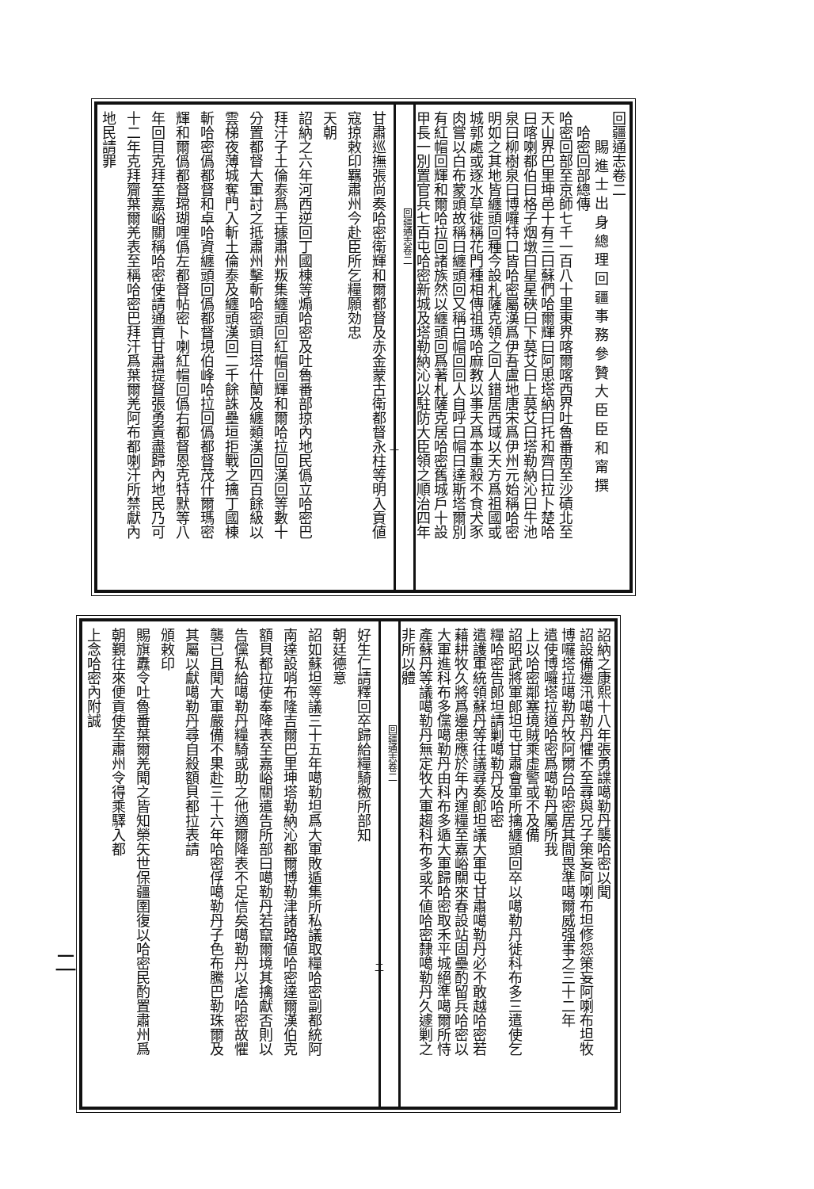回疆通志卷二
賜 進 士 出 身 總 理 回 疆 事 務 參 贊 大 臣 臣 和 甯 撰
哈密回部總傳
哈密回部至京師七千一百八十里東界喀爾喀西界吐魯番南至沙磧北至
天山界巴里坤邑十有三曰蘇們哈爾輝曰阿思塔納曰托和齊曰拉卜楚哈
曰喀喇都伯曰格子烟墩曰星星硤曰下莫艾曰上莫艾曰塔勒納沁曰牛池
泉曰柳樹泉曰博囉特口皆哈密屬漢爲伊吾盧地唐宋爲伊州元始稱哈密
明如之其地皆纏頭回種今設札薩克領之回人錯居西域以天方爲祖國或
城郭處或逐水草徙稱花門種相傳祖瑪哈麻教以事天爲本重殺不食犬豕
肉嘗以白布蒙頭故稱曰纏頭回又稱白帽回回人自呼曰帽曰達斯塔爾別
有紅帽回輝和爾哈拉回諸族然以纏頭回爲著札薩克居哈密舊城戶十設
甲長一別置官兵七百屯哈密新城及塔勒納沁以駐防大臣領之順治四年
回疆通志卷二
一
甘肅巡撫張尚奏哈密衛輝和爾都督及赤金蒙古衛都督永柱等明入貢値
寇掠敕印羈肅州今赴臣所乞糧願効忠
天朝
詔納之六年河西逆回丁國棟等煽哈密及吐魯番部掠內地民僞立哈密巴
拜汗子土倫泰爲王據肅州叛集纏頭回紅帽回輝和爾哈拉回漢回等數十
分置都督大軍討之抵肅州擊斬哈密頭目塔什蘭及纏類漢回四百餘級以
雲梯夜薄城奪門入斬土倫泰及纏頭漢回二千餘誅壘垣拒戰之擒丁國棟
斬哈密僞都督和卓哈資纏頭回僞都督垷伯峰哈拉回僞都督茂什爾瑪密
輝和爾僞都督瑺瑚哩僞左都督帖密卜喇紅帽回僞右都督恩克特默等八
年回目克拜至嘉峪關稱哈密使請通貢甘肅提督張勇責盡歸內地民乃可
十二年克拜齎葉爾羌表至稱哈密巴拜汗爲葉爾羌阿布都喇汗所禁獻內
地民請罪
詔納之康熙十八年張勇諜噶勒丹襲哈密以聞
詔設備邊汛噶勒丹懼不至尋與兄子策妄阿喇布坦修怨策妄阿喇布坦牧
博囉塔拉噶勒丹牧阿爾台哈密居其間畏準噶爾威强事之三十二年
遣使博囉塔拉道哈密爲噶勒丹屬所我
上以哈密鄰塞境賊乘虛警或不及備
詔昭武將軍郎坦屯甘肅會軍所擒纏頭回卒以噶勒丹徙科布多三遣使乞
糧哈密告郎坦請剿噶勒丹及哈密
遣護軍統領蘇丹等往議尋奏郎坦議大軍屯甘肅噶勒丹必不敢越哈密若
藉耕牧久將爲邊患應於年內運糧至嘉峪關來春設站固壘酌留兵哈密以
大軍進科布多儻噶勒丹由科布多遁大軍歸哈密取禾平城絕準噶爾所恃
產蘇丹等議噶勒丹無定牧大軍趨科布多或不値哈密隸噶勒丹久遽剿之
非所以體
回疆通志卷二
二
好生仁請釋回卒歸給糧騎檄所部知
朝廷德意
詔如蘇坦等議三十五年噶勒坦爲大軍敗遁集所私議取糧哈密副都統阿
南達設哨布隆吉爾巴里坤塔勒納沁都爾博勒津諸路値哈密達爾漢伯克
額貝都拉使奉降表至嘉峪關遣告所部曰噶勒丹若竄爾境其擒獻否則以
告儻私給噶勒丹糧騎或助之他適爾降表不足信矣噶勒丹以虐哈密故懼
襲已且聞大軍嚴備不果赴三十六年哈密俘噶勒丹子色布騰巴勒珠爾及
其屬以獻噶勒丹尋自殺額貝都拉表請
頒敕印
賜旗纛令吐魯番葉爾羌聞之皆知榮矢世保疆圉復以哈密民酌置肅州爲
朝覲往來便貢使至肅州令得乘驛入都
上念哈密內附誠
二